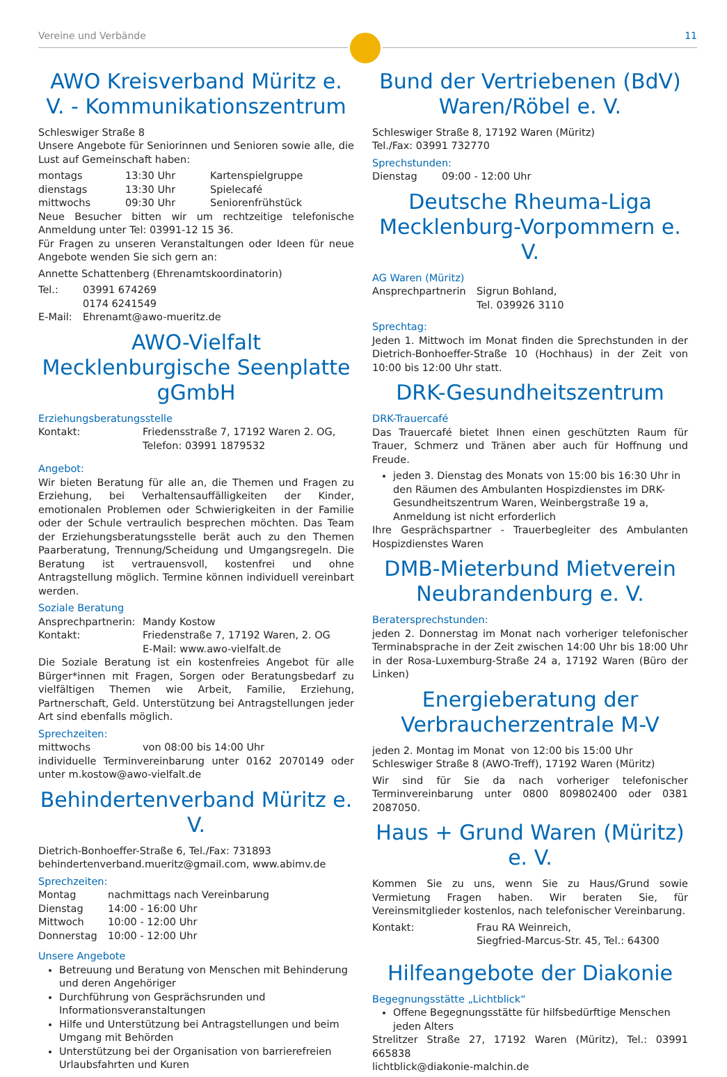Vereine und Verbände 11
AWO Kreisverband Müritz e. V. - Kommunikationszentrum
Schleswiger Straße 8
Unsere Angebote für Seniorinnen und Senioren sowie alle, die Lust auf Gemeinschaft haben:
montags 13:30 Uhr Kartenspielgruppe
dienstags 13:30 Uhr Spielecafé
mittwochs 09:30 Uhr Seniorenfrühstück
Neue Besucher bitten wir um rechtzeitige telefonische Anmeldung unter Tel: 03991-12 15 36.
Für Fragen zu unseren Veranstaltungen oder Ideen für neue Angebote wenden Sie sich gern an:
Annette Schattenberg (Ehrenamtskoordinatorin)
Tel.: 03991 674269
0174 6241549
E-Mail: Ehrenamt@awo-mueritz.de
AWO-Vielfalt Mecklenburgische Seenplatte gGmbH
Erziehungsberatungsstelle
Kontakt: Friedensstraße 7, 17192 Waren 2. OG,
Telefon: 03991 1879532
Angebot:
Wir bieten Beratung für alle an, die Themen und Fragen zu Erziehung, bei Verhaltensauffälligkeiten der Kinder, emotionalen Problemen oder Schwierigkeiten in der Familie oder der Schule vertraulich besprechen möchten. Das Team der Erziehungsberatungsstelle berät auch zu den Themen Paarberatung, Trennung/Scheidung und Umgangsregeln. Die Beratung ist vertrauensvoll, kostenfrei und ohne Antragstellung möglich. Termine können individuell vereinbart werden.
Soziale Beratung
Ansprechpartnerin: Mandy Kostow
Kontakt: Friedenstraße 7, 17192 Waren, 2. OG
E-Mail: www.awo-vielfalt.de
Die Soziale Beratung ist ein kostenfreies Angebot für alle Bürger*innen mit Fragen, Sorgen oder Beratungsbedarf zu vielfältigen Themen wie Arbeit, Familie, Erziehung, Partnerschaft, Geld. Unterstützung bei Antragstellungen jeder Art sind ebenfalls möglich.
Sprechzeiten:
mittwochs von 08:00 bis 14:00 Uhr
individuelle Terminvereinbarung unter 0162 2070149 oder unter m.kostow@awo-vielfalt.de
Behindertenverband Müritz e. V.
Dietrich-Bonhoeffer-Straße 6, Tel./Fax: 731893
behindertenverband.mueritz@gmail.com, www.abimv.de
Sprechzeiten:
Montag nachmittags nach Vereinbarung
Dienstag 14:00 - 16:00 Uhr
Mittwoch 10:00 - 12:00 Uhr
Donnerstag 10:00 - 12:00 Uhr
Unsere Angebote
Betreuung und Beratung von Menschen mit Behinderung und deren Angehöriger
Durchführung von Gesprächsrunden und Informationsveranstaltungen
Hilfe und Unterstützung bei Antragstellungen und beim Umgang mit Behörden
Unterstützung bei der Organisation von barrierefreien Urlaubsfahrten und Kuren
Bund der Vertriebenen (BdV) Waren/Röbel e. V.
Schleswiger Straße 8, 17192 Waren (Müritz)
Tel./Fax: 03991 732770
Sprechstunden:
Dienstag 09:00 - 12:00 Uhr
Deutsche Rheuma-Liga Mecklenburg-Vorpommern e. V.
AG Waren (Müritz)
Ansprechpartnerin Sigrun Bohland,
Tel. 039926 3110
Sprechtag:
Jeden 1. Mittwoch im Monat finden die Sprechstunden in der Dietrich-Bonhoeffer-Straße 10 (Hochhaus) in der Zeit von 10:00 bis 12:00 Uhr statt.
DRK-Gesundheitszentrum
DRK-Trauercafé
Das Trauercafé bietet Ihnen einen geschützten Raum für Trauer, Schmerz und Tränen aber auch für Hoffnung und Freude.
jeden 3. Dienstag des Monats von 15:00 bis 16:30 Uhr in den Räumen des Ambulanten Hospizdienstes im DRK-Gesundheitszentrum Waren, Weinbergstraße 19 a, Anmeldung ist nicht erforderlich
Ihre Gesprächspartner - Trauerbegleiter des Ambulanten Hospizdienstes Waren
DMB-Mieterbund Mietverein Neubrandenburg e. V.
Beratersprechstunden:
jeden 2. Donnerstag im Monat nach vorheriger telefonischer Terminabsprache in der Zeit zwischen 14:00 Uhr bis 18:00 Uhr in der Rosa-Luxemburg-Straße 24 a, 17192 Waren (Büro der Linken)
Energieberatung der Verbraucherzentrale M-V
jeden 2. Montag im Monat von 12:00 bis 15:00 Uhr
Schleswiger Straße 8 (AWO-Treff), 17192 Waren (Müritz)
Wir sind für Sie da nach vorheriger telefonischer Terminvereinbarung unter 0800 809802400 oder 0381 2087050.
Haus + Grund Waren (Müritz) e. V.
Kommen Sie zu uns, wenn Sie zu Haus/Grund sowie Vermietung Fragen haben. Wir beraten Sie, für Vereinsmitglieder kostenlos, nach telefonischer Vereinbarung.
Kontakt: Frau RA Weinreich,
Siegfried-Marcus-Str. 45, Tel.: 64300
Hilfeangebote der Diakonie
Begegnungsstätte „Lichtblick“
Offene Begegnungsstätte für hilfsbedürftige Menschen jeden Alters
Strelitzer Straße 27, 17192 Waren (Müritz), Tel.: 03991 665838
lichtblick@diakonie-malchin.de